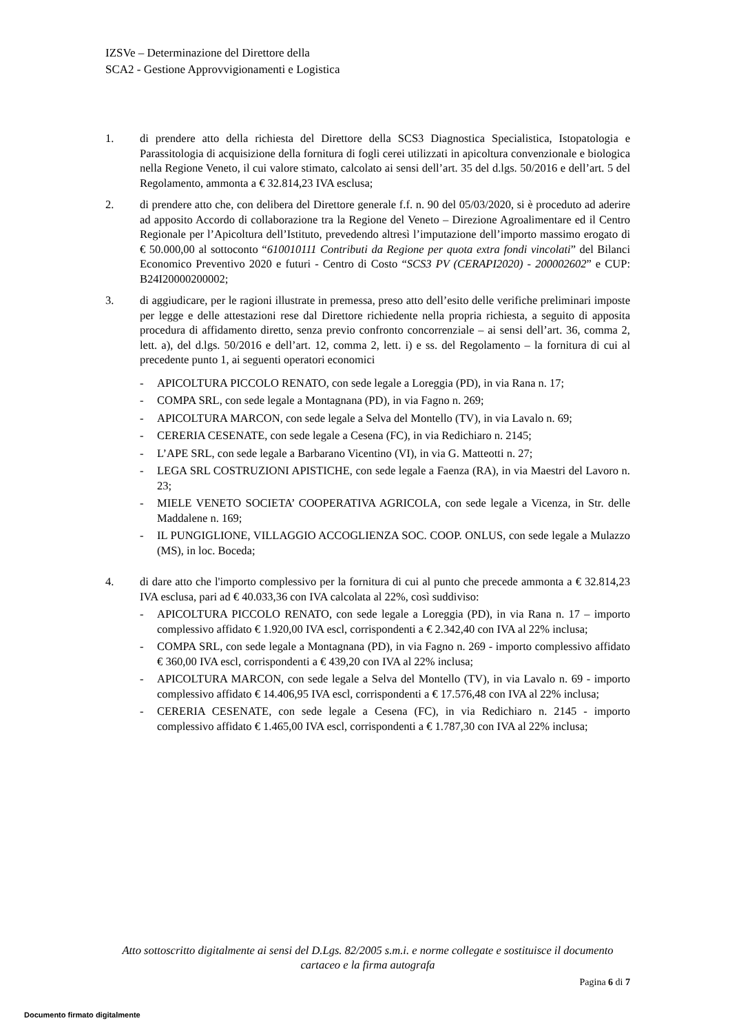IZSVe – Determinazione del Direttore della
SCA2 - Gestione Approvvigionamenti e Logistica
1. di prendere atto della richiesta del Direttore della SCS3 Diagnostica Specialistica, Istopatologia e Parassitologia di acquisizione della fornitura di fogli cerei utilizzati in apicoltura convenzionale e biologica nella Regione Veneto, il cui valore stimato, calcolato ai sensi dell’art. 35 del d.lgs. 50/2016 e dell’art. 5 del Regolamento, ammonta a € 32.814,23 IVA esclusa;
2. di prendere atto che, con delibera del Direttore generale f.f. n. 90 del 05/03/2020, si è proceduto ad aderire ad apposito Accordo di collaborazione tra la Regione del Veneto – Direzione Agroalimentare ed il Centro Regionale per l’Apicoltura dell’Istituto, prevedendo altresì l’imputazione dell’importo massimo erogato di € 50.000,00 al sottoconto “610010111 Contributi da Regione per quota extra fondi vincolati” del Bilanci Economico Preventivo 2020 e futuri - Centro di Costo “SCS3 PV (CERAPI2020) - 200002602” e CUP: B24I20000200002;
3. di aggiudicare, per le ragioni illustrate in premessa, preso atto dell’esito delle verifiche preliminari imposte per legge e delle attestazioni rese dal Direttore richiedente nella propria richiesta, a seguito di apposita procedura di affidamento diretto, senza previo confronto concorrenziale – ai sensi dell’art. 36, comma 2, lett. a), del d.lgs. 50/2016 e dell’art. 12, comma 2, lett. i) e ss. del Regolamento – la fornitura di cui al precedente punto 1, ai seguenti operatori economici
- APICOLTURA PICCOLO RENATO, con sede legale a Loreggia (PD), in via Rana n. 17;
- COMPA SRL, con sede legale a Montagnana (PD), in via Fagno n. 269;
- APICOLTURA MARCON, con sede legale a Selva del Montello (TV), in via Lavalo n. 69;
- CERERIA CESENATE, con sede legale a Cesena (FC), in via Redichiaro n. 2145;
- L’APE SRL, con sede legale a Barbarano Vicentino (VI), in via G. Matteotti n. 27;
- LEGA SRL COSTRUZIONI APISTICHE, con sede legale a Faenza (RA), in via Maestri del Lavoro n. 23;
- MIELE VENETO SOCIETA’ COOPERATIVA AGRICOLA, con sede legale a Vicenza, in Str. delle Maddalene n. 169;
- IL PUNGIGLIONE, VILLAGGIO ACCOGLIENZA SOC. COOP. ONLUS, con sede legale a Mulazzo (MS), in loc. Boceda;
4. di dare atto che l'importo complessivo per la fornitura di cui al punto che precede ammonta a € 32.814,23 IVA esclusa, pari ad € 40.033,36 con IVA calcolata al 22%, così suddiviso:
- APICOLTURA PICCOLO RENATO, con sede legale a Loreggia (PD), in via Rana n. 17 – importo complessivo affidato € 1.920,00 IVA escl, corrispondenti a € 2.342,40 con IVA al 22% inclusa;
- COMPA SRL, con sede legale a Montagnana (PD), in via Fagno n. 269 - importo complessivo affidato € 360,00 IVA escl, corrispondenti a € 439,20 con IVA al 22% inclusa;
- APICOLTURA MARCON, con sede legale a Selva del Montello (TV), in via Lavalo n. 69 - importo complessivo affidato € 14.406,95 IVA escl, corrispondenti a € 17.576,48 con IVA al 22% inclusa;
- CERERIA CESENATE, con sede legale a Cesena (FC), in via Redichiaro n. 2145 - importo complessivo affidato € 1.465,00 IVA escl, corrispondenti a € 1.787,30 con IVA al 22% inclusa;
Atto sottoscritto digitalmente ai sensi del D.Lgs. 82/2005 s.m.i. e norme collegate e sostituisce il documento cartaceo e la firma autografa
Pagina 6 di 7
Documento firmato digitalmente